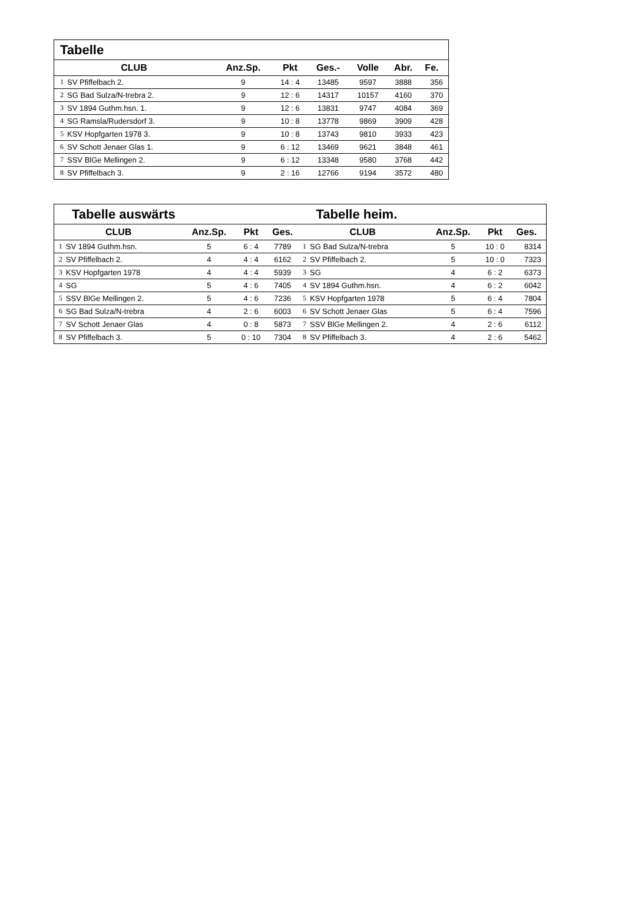| Tabelle | | | | | | | | |
| CLUB | | Anz.Sp. | Pkt | Ges.- | Volle | Abr. | Fe. | |
| 1 | SV Pfiffelbach 2. | 9 | 14 : 4 | 13485 | 9597 | 3888 | 356 | |
| 2 | SG Bad Sulza/N-trebra 2. | 9 | 12 : 6 | 14317 | 10157 | 4160 | 370 | |
| 3 | SV 1894 Guthm.hsn. 1. | 9 | 12 : 6 | 13831 | 9747 | 4084 | 369 | |
| 4 | SG Ramsla/Rudersdorf 3. | 9 | 10 : 8 | 13778 | 9869 | 3909 | 428 | |
| 5 | KSV Hopfgarten 1978 3. | 9 | 10 : 8 | 13743 | 9810 | 3933 | 423 | |
| 6 | SV Schott Jenaer Glas 1. | 9 | 6 : 12 | 13469 | 9621 | 3848 | 461 | |
| 7 | SSV BlGe Mellingen 2. | 9 | 6 : 12 | 13348 | 9580 | 3768 | 442 | |
| 8 | SV Pfiffelbach 3. | 9 | 2 : 16 | 12766 | 9194 | 3572 | 480 | |
| Tabelle auswärts | | | | | Tabelle heim. | | | | | |
| CLUB | | Anz.Sp. | Pkt | Ges. | CLUB | | Anz.Sp. | Pkt | Ges. | |
| 1 | SV 1894 Guthm.hsn. | 5 | 6 : 4 | 7789 | 1 | SG Bad Sulza/N-trebra | 5 | 10 : 0 | 8314 | |
| 2 | SV Pfiffelbach 2. | 4 | 4 : 4 | 6162 | 2 | SV Pfiffelbach 2. | 5 | 10 : 0 | 7323 | |
| 3 | KSV Hopfgarten 1978 | 4 | 4 : 4 | 5939 | 3 | SG | 4 | 6 : 2 | 6373 | |
| 4 | SG | 5 | 4 : 6 | 7405 | 4 | SV 1894 Guthm.hsn. | 4 | 6 : 2 | 6042 | |
| 5 | SSV BlGe Mellingen 2. | 5 | 4 : 6 | 7236 | 5 | KSV Hopfgarten 1978 | 5 | 6 : 4 | 7804 | |
| 6 | SG Bad Sulza/N-trebra | 4 | 2 : 6 | 6003 | 6 | SV Schott Jenaer Glas | 5 | 6 : 4 | 7596 | |
| 7 | SV Schott Jenaer Glas | 4 | 0 : 8 | 5873 | 7 | SSV BlGe Mellingen 2. | 4 | 2 : 6 | 6112 | |
| 8 | SV Pfiffelbach 3. | 5 | 0 : 10 | 7304 | 8 | SV Pfiffelbach 3. | 4 | 2 : 6 | 5462 | |